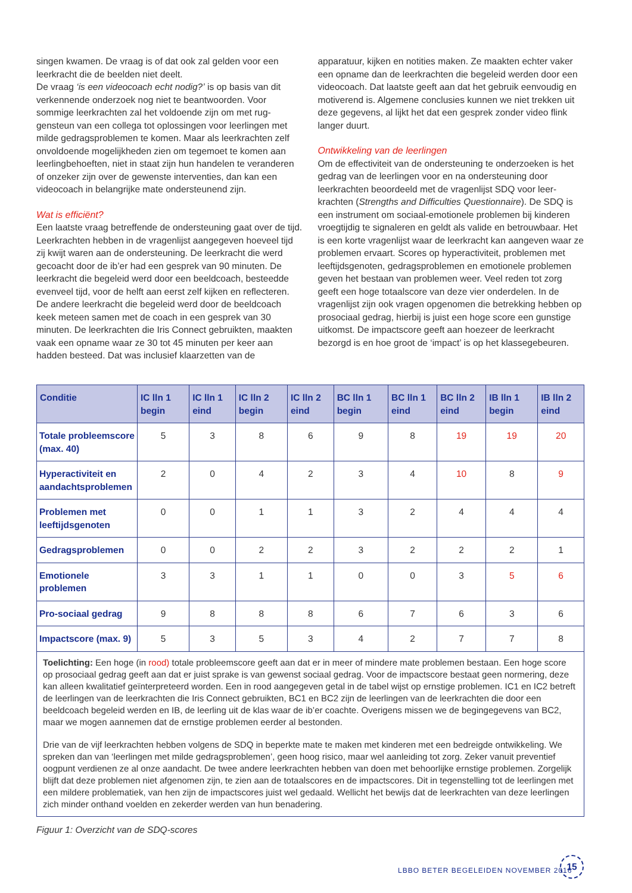singen kwamen. De vraag is of dat ook zal gelden voor een leerkracht die de beelden niet deelt.
De vraag ‘is een videocoach echt nodig?’ is op basis van dit verkennende onderzoek nog niet te beantwoorden. Voor sommige leerkrachten zal het voldoende zijn om met rug­gensteun van een collega tot oplossingen voor leerlingen met milde gedragsproblemen te komen. Maar als leerkrachten zelf onvoldoende mogelijkheden zien om tegemoet te komen aan leerlingbehoeften, niet in staat zijn hun handelen te verande­ren of onzeker zijn over de gewenste interventies, dan kan een videocoach in belangrijke mate ondersteunend zijn.
Wat is efficiënt?
Een laatste vraag betreffende de ondersteuning gaat over de tijd. Leerkrachten hebben in de vragenlijst aangegeven hoeveel tijd zij kwijt waren aan de ondersteuning. De leerkracht die werd gecoacht door de ib’er had een gesprek van 90 minu­ten. De leerkracht die begeleid werd door een beeldcoach, besteedde evenveel tijd, voor de helft aan eerst zelf kijken en reflecteren. De andere leerkracht die begeleid werd door de beeldcoach keek meteen samen met de coach in een gesprek van 30 minuten. De leerkrachten die Iris Connect gebruikten, maakten vaak een opname waar ze 30 tot 45 minuten per keer aan hadden besteed. Dat was inclusief klaarzetten van de
apparatuur, kijken en notities maken. Ze maakten echter vaker een opname dan de leerkrachten die begeleid werden door een videocoach. Dat laatste geeft aan dat het gebruik eenvou­dig en motiverend is. Algemene conclusies kunnen we niet trekken uit deze gegevens, al lijkt het dat een gesprek zonder video flink langer duurt.
Ontwikkeling van de leerlingen
Om de effectiviteit van de ondersteuning te onderzoeken is het gedrag van de leerlingen voor en na ondersteuning door leerkrachten beoordeeld met de vragenlijst SDQ voor leer­krachten (Strengths and Difficulties Questionnaire). De SDQ is een instrument om sociaal-emotionele problemen bij kinderen vroegtijdig te signaleren en geldt als valide en betrouwbaar. Het is een korte vragenlijst waar de leerkracht kan aangeven waar ze problemen ervaart. Scores op hyperactiviteit, proble­men met leeftijdsgenoten, gedragsproblemen en emotionele problemen geven het bestaan van problemen weer. Veel reden tot zorg geeft een hoge totaalscore van deze vier onderdelen. In de vragenlijst zijn ook vragen opgenomen die betrekking hebben op prosociaal gedrag, hierbij is juist een hoge score een gunstige uitkomst. De impactscore geeft aan hoezeer de leerkracht bezorgd is en hoe groot de ‘impact’ is op het klassegebeuren.
| Conditie | IC lln 1 begin | IC lln 1 eind | IC lln 2 begin | IC lln 2 eind | BC lln 1 begin | BC lln 1 eind | BC lln 2 eind | IB lln 1 begin | IB lln 2 eind |
| --- | --- | --- | --- | --- | --- | --- | --- | --- | --- |
| Totale probleemscore (max. 40) | 5 | 3 | 8 | 6 | 9 | 8 | 19 | 19 | 20 |
| Hyperactiviteit en aandachtsproblemen | 2 | 0 | 4 | 2 | 3 | 4 | 10 | 8 | 9 |
| Problemen met leeftijdsgenoten | 0 | 0 | 1 | 1 | 3 | 2 | 4 | 4 | 4 |
| Gedragsproblemen | 0 | 0 | 2 | 2 | 3 | 2 | 2 | 2 | 1 |
| Emotionele problemen | 3 | 3 | 1 | 1 | 0 | 0 | 3 | 5 | 6 |
| Pro-sociaal gedrag | 9 | 8 | 8 | 8 | 6 | 7 | 6 | 3 | 6 |
| Impactscore (max. 9) | 5 | 3 | 5 | 3 | 4 | 2 | 7 | 7 | 8 |
Toelichting: Een hoge (in rood) totale probleemscore geeft aan dat er in meer of mindere mate problemen bestaan. Een hoge score op prosociaal gedrag geeft aan dat er juist sprake is van gewenst sociaal gedrag. Voor de impactscore bestaat geen normering, deze kan alleen kwalitatief geïnterpreteerd worden. Een in rood aangegeven getal in de tabel wijst op ernstige pro­blemen. IC1 en IC2 betreft de leerlingen van de leerkrachten die Iris Connect gebruikten, BC1 en BC2 zijn de leerlingen van de leerkrachten die door een beeldcoach begeleid werden en IB, de leerling uit de klas waar de ib’er coachte. Overigens missen we de begingegevens van BC2, maar we mogen aannemen dat de ernstige problemen eerder al bestonden.
Drie van de vijf leerkrachten hebben volgens de SDQ in beperkte mate te maken met kinderen met een bedreigde ontwik­keling. We spreken dan van ‘leerlingen met milde gedragsproblemen’, geen hoog risico, maar wel aanleiding tot zorg. Zeker vanuit preventief oogpunt verdienen ze al onze aandacht. De twee andere leerkrachten hebben van doen met behoorlijke ernstige problemen. Zorgelijk blijft dat deze problemen niet afgenomen zijn, te zien aan de totaalscores en de impactscores. Dit in tegenstelling tot de leerlingen met een mildere problematiek, van hen zijn de impactscores juist wel gedaald. Wellicht het bewijs dat de leerkrachten van deze leerlingen zich minder onthand voelden en zekerder werden van hun benadering.
Figuur 1: Overzicht van de SDQ-scores
LBBO BETER BEGELEIDEN NOVEMBER 2016
15